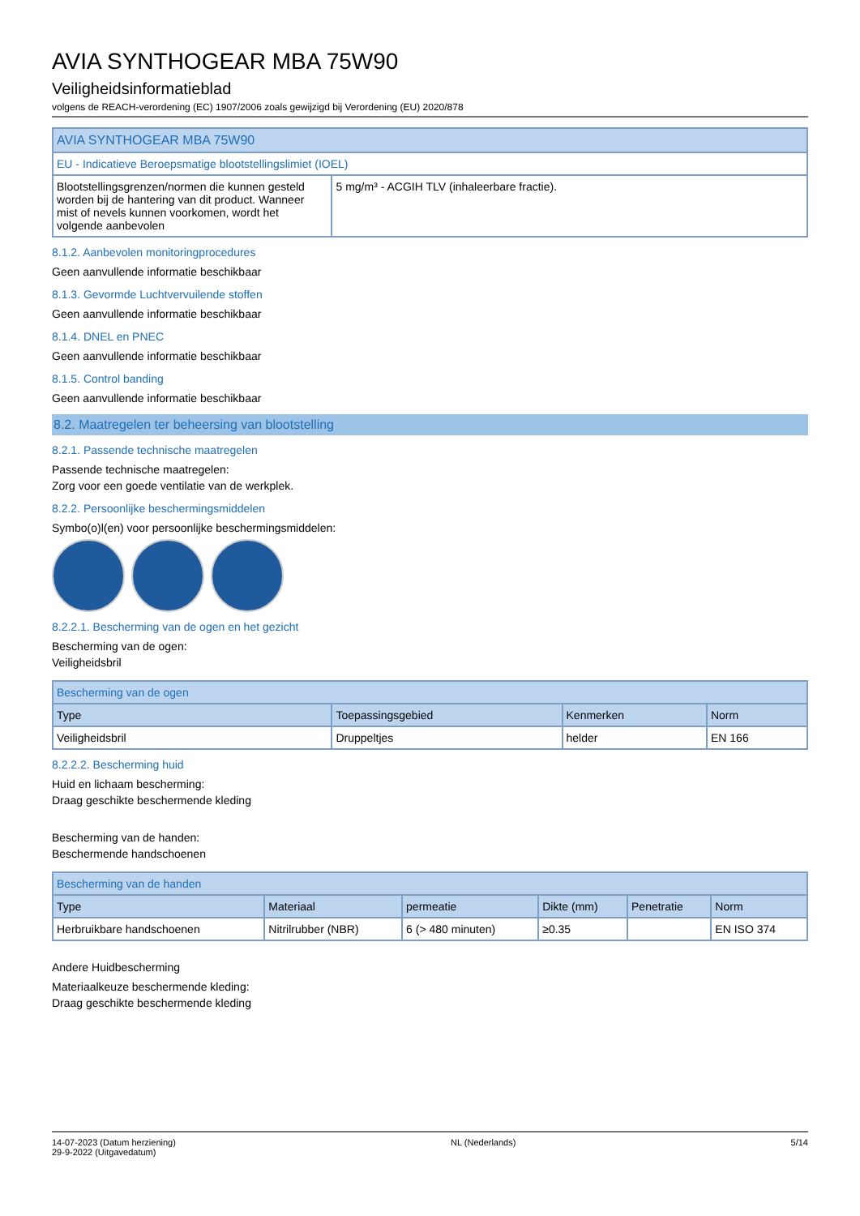AVIA SYNTHOGEAR MBA 75W90
Veiligheidsinformatieblad
volgens de REACH-verordening (EC) 1907/2006 zoals gewijzigd bij Verordening (EU) 2020/878
| AVIA SYNTHOGEAR MBA 75W90 | |
| --- | --- |
| EU - Indicatieve Beroepsmatige blootstellingslimiet (IOEL) | |
| Blootstellingsgrenzen/normen die kunnen gesteld worden bij de hantering van dit product. Wanneer mist of nevels kunnen voorkomen, wordt het volgende aanbevolen | 5 mg/m³ - ACGIH TLV (inhaleerbare fractie). |
8.1.2. Aanbevolen monitoringprocedures
Geen aanvullende informatie beschikbaar
8.1.3. Gevormde Luchtvervuilende stoffen
Geen aanvullende informatie beschikbaar
8.1.4. DNEL en PNEC
Geen aanvullende informatie beschikbaar
8.1.5. Control banding
Geen aanvullende informatie beschikbaar
8.2. Maatregelen ter beheersing van blootstelling
8.2.1. Passende technische maatregelen
Passende technische maatregelen:
Zorg voor een goede ventilatie van de werkplek.
8.2.2. Persoonlijke beschermingsmiddelen
Symbo(o)l(en) voor persoonlijke beschermingsmiddelen:
8.2.2.1. Bescherming van de ogen en het gezicht
Bescherming van de ogen:
Veiligheidsbril
| Bescherming van de ogen | | | |
| --- | --- | --- | --- |
| Type | Toepassingsgebied | Kenmerken | Norm |
| Veiligheidsbril | Druppeltjes | helder | EN 166 |
8.2.2.2. Bescherming huid
Huid en lichaam bescherming:
Draag geschikte beschermende kleding
Bescherming van de handen:
Beschermende handschoenen
| Bescherming van de handen | | | | | |
| --- | --- | --- | --- | --- | --- |
| Type | Materiaal | permeatie | Dikte (mm) | Penetratie | Norm |
| Herbruikbare handschoenen | Nitrilrubber (NBR) | 6 (> 480 minuten) | ≥0.35 | | EN ISO 374 |
Andere Huidbescherming
Materiaalkeuze beschermende kleding:
Draag geschikte beschermende kleding
14-07-2023 (Datum herziening)
29-9-2022 (Uitgavedatum)
NL (Nederlands) 5/14